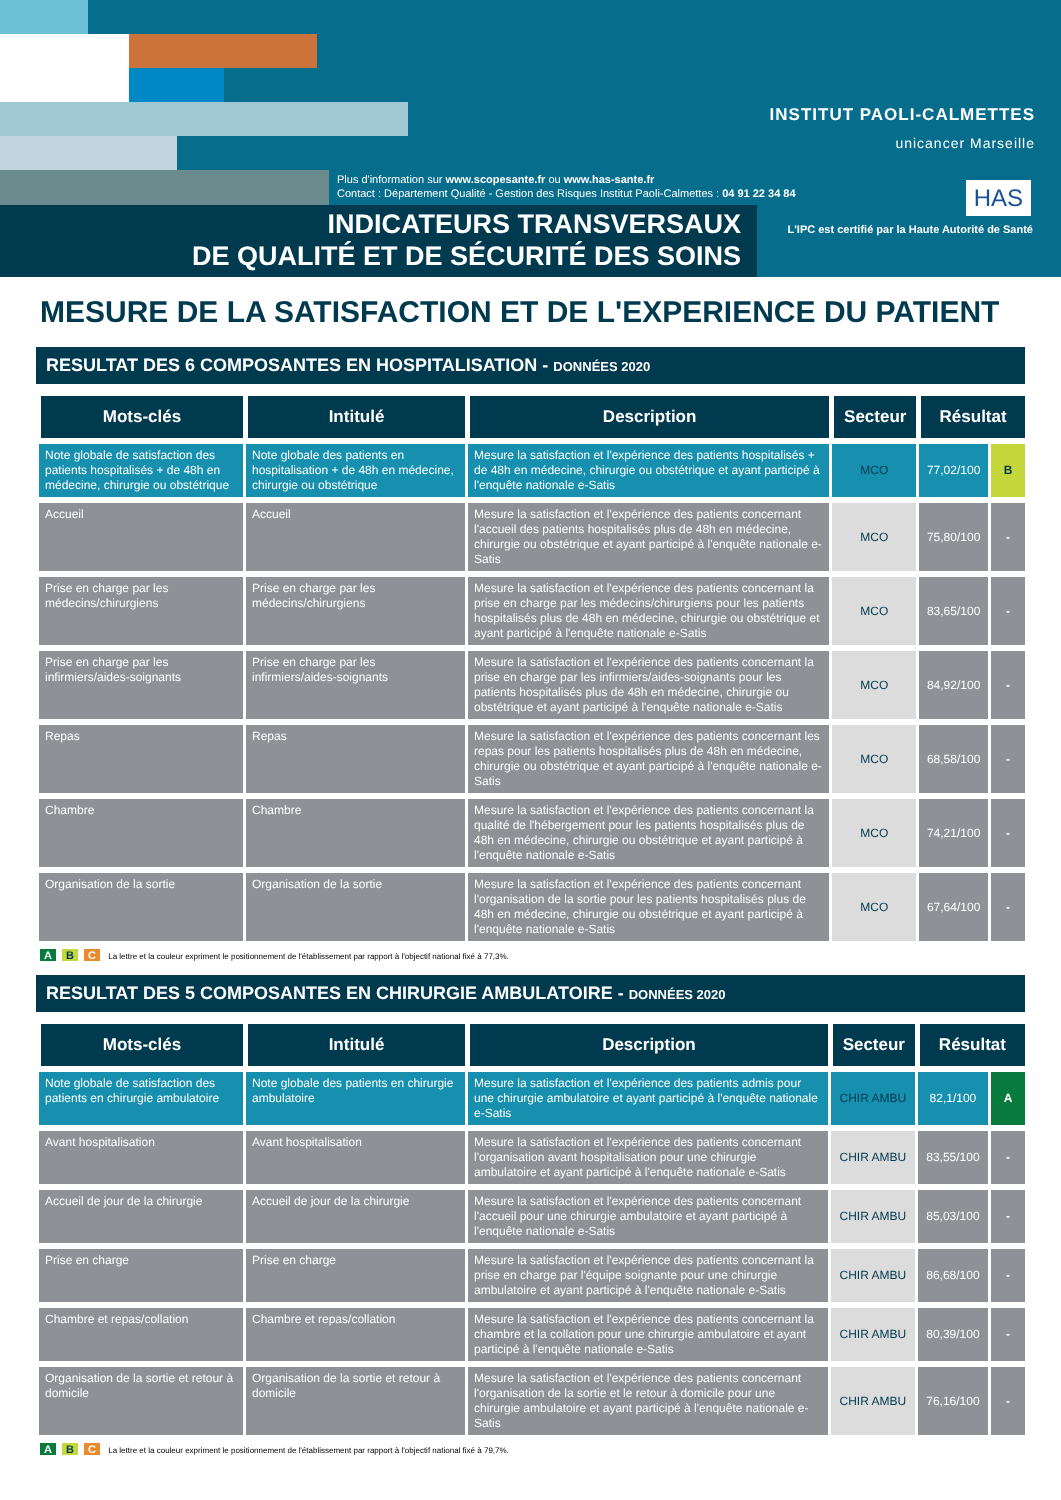Plus d'information sur www.scopesante.fr ou www.has-sante.fr
Contact : Département Qualité - Gestion des Risques Institut Paoli-Calmettes : 04 91 22 34 84
INSTITUT PAOLI-CALMETTES
unicancer Marseille
HAS
L'IPC est certifié par la Haute Autorité de Santé
INDICATEURS TRANSVERSAUX
DE QUALITÉ ET DE SÉCURITÉ DES SOINS
MESURE DE LA SATISFACTION ET DE L'EXPERIENCE DU PATIENT
RESULTAT DES 6 COMPOSANTES EN HOSPITALISATION - DONNÉES 2020
| Mots-clés | Intitulé | Description | Secteur | Résultat | |
| --- | --- | --- | --- | --- | --- |
| Note globale de satisfaction des patients hospitalisés + de 48h en médecine, chirurgie ou obstétrique | Note globale des patients en hospitalisation + de 48h en médecine, chirurgie ou obstétrique | Mesure la satisfaction et l'expérience des patients hospitalisés + de 48h en médecine, chirurgie ou obstétrique et ayant participé à l'enquête nationale e-Satis | MCO | 77,02/100 | B |
| Accueil | Accueil | Mesure la satisfaction et l'expérience des patients concernant l'accueil des patients hospitalisés plus de 48h en médecine, chirurgie ou obstétrique et ayant participé à l'enquête nationale e-Satis | MCO | 75,80/100 | - |
| Prise en charge par les médecins/chirurgiens | Prise en charge par les médecins/chirurgiens | Mesure la satisfaction et l'expérience des patients concernant la prise en charge par les médecins/chirurgiens pour les patients hospitalisés plus de 48h en médecine, chirurgie ou obstétrique et ayant participé à l'enquête nationale e-Satis | MCO | 83,65/100 | - |
| Prise en charge par les infirmiers/aides-soignants | Prise en charge par les infirmiers/aides-soignants | Mesure la satisfaction et l'expérience des patients concernant la prise en charge par les infirmiers/aides-soignants pour les patients hospitalisés plus de 48h en médecine, chirurgie ou obstétrique et ayant participé à l'enquête nationale e-Satis | MCO | 84,92/100 | - |
| Repas | Repas | Mesure la satisfaction et l'expérience des patients concernant les repas pour les patients hospitalisés plus de 48h en médecine, chirurgie ou obstétrique et ayant participé à l'enquête nationale e-Satis | MCO | 68,58/100 | - |
| Chambre | Chambre | Mesure la satisfaction et l'expérience des patients concernant la qualité de l'hébergement pour les patients hospitalisés plus de 48h en médecine, chirurgie ou obstétrique et ayant participé à l'enquête nationale e-Satis | MCO | 74,21/100 | - |
| Organisation de la sortie | Organisation de la sortie | Mesure la satisfaction et l'expérience des patients concernant l'organisation de la sortie pour les patients hospitalisés plus de 48h en médecine, chirurgie ou obstétrique et ayant participé à l'enquête nationale e-Satis | MCO | 67,64/100 | - |
A B C La lettre et la couleur expriment le positionnement de l'établissement par rapport à l'objectif national fixé à 77,3%.
RESULTAT DES 5 COMPOSANTES EN CHIRURGIE AMBULATOIRE - DONNÉES 2020
| Mots-clés | Intitulé | Description | Secteur | Résultat | |
| --- | --- | --- | --- | --- | --- |
| Note globale de satisfaction des patients en chirurgie ambulatoire | Note globale des patients en chirurgie ambulatoire | Mesure la satisfaction et l'expérience des patients admis pour une chirurgie ambulatoire et ayant participé à l'enquête nationale e-Satis | CHIR AMBU | 82,1/100 | A |
| Avant hospitalisation | Avant hospitalisation | Mesure la satisfaction et l'expérience des patients concernant l'organisation avant hospitalisation pour une chirurgie ambulatoire et ayant participé à l'enquête nationale e-Satis | CHIR AMBU | 83,55/100 | - |
| Accueil de jour de la chirurgie | Accueil de jour de la chirurgie | Mesure la satisfaction et l'expérience des patients concernant l'accueil pour une chirurgie ambulatoire et ayant participé à l'enquête nationale e-Satis | CHIR AMBU | 85,03/100 | - |
| Prise en charge | Prise en charge | Mesure la satisfaction et l'expérience des patients concernant la prise en charge par l'équipe soignante pour une chirurgie ambulatoire et ayant participé à l'enquête nationale e-Satis | CHIR AMBU | 86,68/100 | - |
| Chambre et repas/collation | Chambre et repas/collation | Mesure la satisfaction et l'expérience des patients concernant la chambre et la collation pour une chirurgie ambulatoire et ayant participé à l'enquête nationale e-Satis | CHIR AMBU | 80,39/100 | - |
| Organisation de la sortie et retour à domicile | Organisation de la sortie et retour à domicile | Mesure la satisfaction et l'expérience des patients concernant l'organisation de la sortie et le retour à domicile pour une chirurgie ambulatoire et ayant participé à l'enquête nationale e-Satis | CHIR AMBU | 76,16/100 | - |
A B C La lettre et la couleur expriment le positionnement de l'établissement par rapport à l'objectif national fixé à 79,7%.